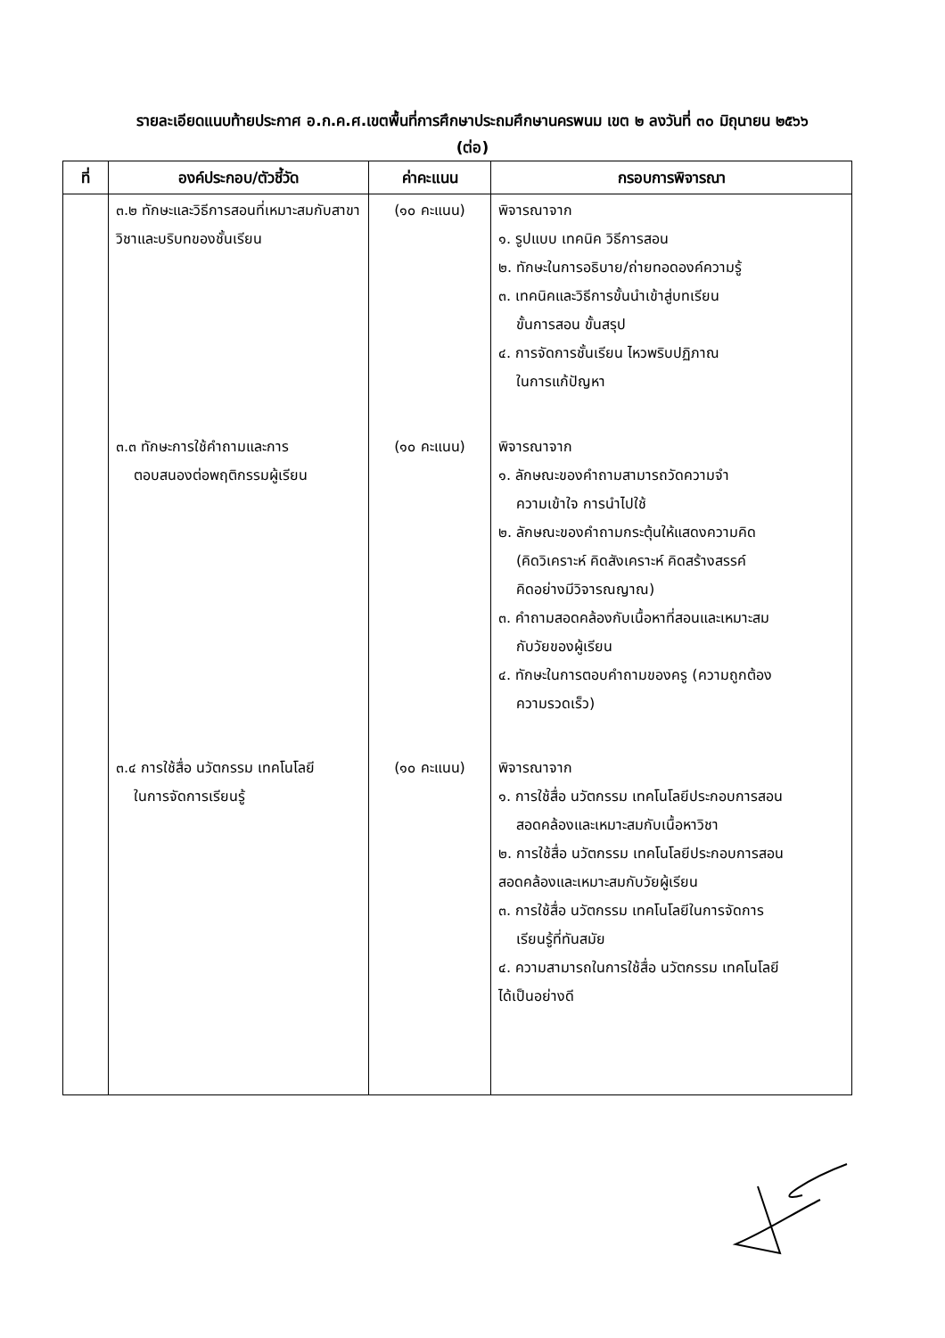รายละเอียดแนบท้ายประกาศ อ.ก.ค.ศ.เขตพื้นที่การศึกษาประถมศึกษานครพนม เขต ๒ ลงวันที่ ๓๐ มิถุนายน ๒๕๖๖
(ต่อ)
| ที่ | องค์ประกอบ/ตัวชี้วัด | ค่าคะแนน | กรอบการพิจารณา |
| --- | --- | --- | --- |
| | ๓.๒ ทักษะและวิธีการสอนที่เหมาะสมกับสาขาวิชาและบริบทของชั้นเรียน ๓.๓ ทักษะการใช้คำถามและการ ตอบสนองต่อพฤติกรรมผู้เรียน ๓.๔ การใช้สื่อ นวัตกรรม เทคโนโลยี ในการจัดการเรียนรู้ | (๑๐ คะแนน) (๑๐ คะแนน) (๑๐ คะแนน) | พิจารณาจาก ๑. รูปแบบ เทคนิค วิธีการสอน ๒. ทักษะในการอธิบาย/ถ่ายทอดองค์ความรู้ ๓. เทคนิคและวิธีการขั้นนำเข้าสู่บทเรียน ขั้นการสอน ขั้นสรุป ๔. การจัดการชั้นเรียน ไหวพริบปฏิภาณ ในการแก้ปัญหา พิจารณาจาก ๑. ลักษณะของคำถามสามารถวัดความจำ ความเข้าใจ การนำไปใช้ ๒. ลักษณะของคำถามกระตุ้นให้แสดงความคิด (คิดวิเคราะห์ คิดสังเคราะห์ คิดสร้างสรรค์ คิดอย่างมีวิจารณญาณ) ๓. คำถามสอดคล้องกับเนื้อหาที่สอนและเหมาะสม กับวัยของผู้เรียน ๔. ทักษะในการตอบคำถามของครู (ความถูกต้อง ความรวดเร็ว) พิจารณาจาก ๑. การใช้สื่อ นวัตกรรม เทคโนโลยีประกอบการสอน สอดคล้องและเหมาะสมกับเนื้อหาวิชา ๒. การใช้สื่อ นวัตกรรม เทคโนโลยีประกอบการสอน สอดคล้องและเหมาะสมกับวัยผู้เรียน ๓. การใช้สื่อ นวัตกรรม เทคโนโลยีในการจัดการ เรียนรู้ที่ทันสมัย ๔. ความสามารถในการใช้สื่อ นวัตกรรม เทคโนโลยี ได้เป็นอย่างดี |